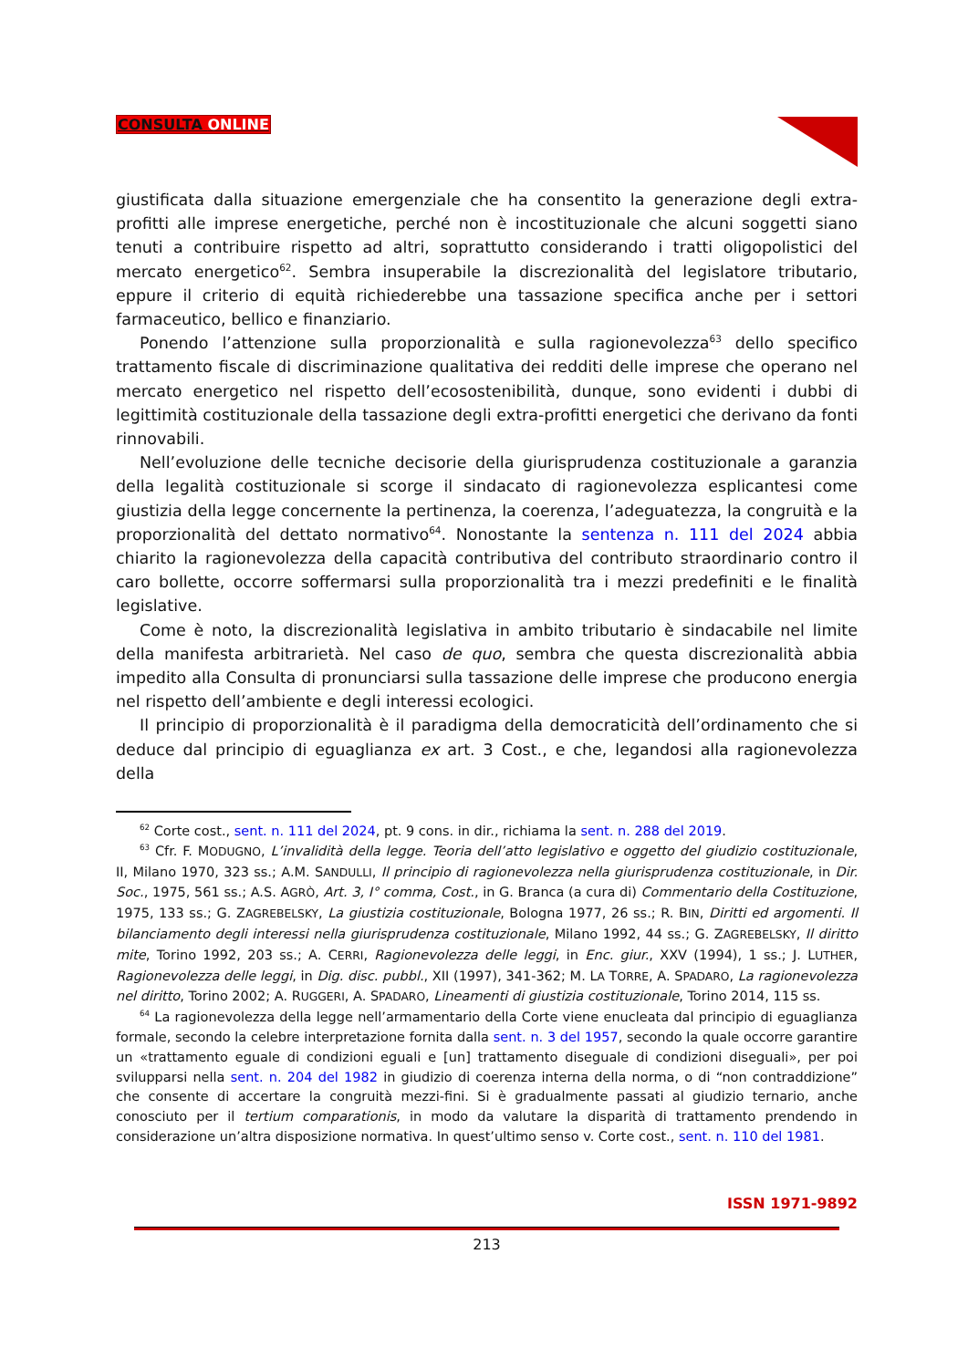CONSULTA ONLINE
giustificata dalla situazione emergenziale che ha consentito la generazione degli extra-profitti alle imprese energetiche, perché non è incostituzionale che alcuni soggetti siano tenuti a contribuire rispetto ad altri, soprattutto considerando i tratti oligopolistici del mercato energetico<sup>62</sup>. Sembra insuperabile la discrezionalità del legislatore tributario, eppure il criterio di equità richiederebbe una tassazione specifica anche per i settori farmaceutico, bellico e finanziario.
Ponendo l’attenzione sulla proporzionalità e sulla ragionevolezza<sup>63</sup> dello specifico trattamento fiscale di discriminazione qualitativa dei redditi delle imprese che operano nel mercato energetico nel rispetto dell’ecosostenibilità, dunque, sono evidenti i dubbi di legittimità costituzionale della tassazione degli extra-profitti energetici che derivano da fonti rinnovabili.
Nell’evoluzione delle tecniche decisorie della giurisprudenza costituzionale a garanzia della legalità costituzionale si scorge il sindacato di ragionevolezza esplicantesi come giustizia della legge concernente la pertinenza, la coerenza, l’adeguatezza, la congruità e la proporzionalità del dettato normativo<sup>64</sup>. Nonostante la sentenza n. 111 del 2024 abbia chiarito la ragionevolezza della capacità contributiva del contributo straordinario contro il caro bollette, occorre soffermarsi sulla proporzionalità tra i mezzi predefiniti e le finalità legislative.
Come è noto, la discrezionalità legislativa in ambito tributario è sindacabile nel limite della manifesta arbitrarietà. Nel caso de quo, sembra che questa discrezionalità abbia impedito alla Consulta di pronunciarsi sulla tassazione delle imprese che producono energia nel rispetto dell’ambiente e degli interessi ecologici.
Il principio di proporzionalità è il paradigma della democraticità dell’ordinamento che si deduce dal principio di eguaglianza ex art. 3 Cost., e che, legandosi alla ragionevolezza della
<sup>62</sup> Corte cost., sent. n. 111 del 2024, pt. 9 cons. in dir., richiama la sent. n. 288 del 2019.
<sup>63</sup> Cfr. F. MODUGNO, L’invalidità della legge. Teoria dell’atto legislativo e oggetto del giudizio costituzionale, II, Milano 1970, 323 ss.; A.M. SANDULLI, Il principio di ragionevolezza nella giurisprudenza costituzionale, in Dir. Soc., 1975, 561 ss.; A.S. AGRÒ, Art. 3, I° comma, Cost., in G. Branca (a cura di) Commentario della Costituzione, 1975, 133 ss.; G. ZAGREBELSKY, La giustizia costituzionale, Bologna 1977, 26 ss.; R. BIN, Diritti ed argomenti. Il bilanciamento degli interessi nella giurisprudenza costituzionale, Milano 1992, 44 ss.; G. ZAGREBELSKY, Il diritto mite, Torino 1992, 203 ss.; A. CERRI, Ragionevolezza delle leggi, in Enc. giur., XXV (1994), 1 ss.; J. LUTHER, Ragionevolezza delle leggi, in Dig. disc. pubbl., XII (1997), 341-362; M. LA TORRE, A. SPADARO, La ragionevolezza nel diritto, Torino 2002; A. RUGGERI, A. SPADARO, Lineamenti di giustizia costituzionale, Torino 2014, 115 ss.
<sup>64</sup> La ragionevolezza della legge nell’armamentario della Corte viene enucleata dal principio di eguaglianza formale, secondo la celebre interpretazione fornita dalla sent. n. 3 del 1957, secondo la quale occorre garantire un «trattamento eguale di condizioni eguali e [un] trattamento diseguale di condizioni diseguali», per poi svilupparsi nella sent. n. 204 del 1982 in giudizio di coerenza interna della norma, o di “non contraddizione” che consente di accertare la congruità mezzi-fini. Si è gradualmente passati al giudizio ternario, anche conosciuto per il tertium comparationis, in modo da valutare la disparità di trattamento prendendo in considerazione un’altra disposizione normativa. In quest’ultimo senso v. Corte cost., sent. n. 110 del 1981.
ISSN 1971-9892
213